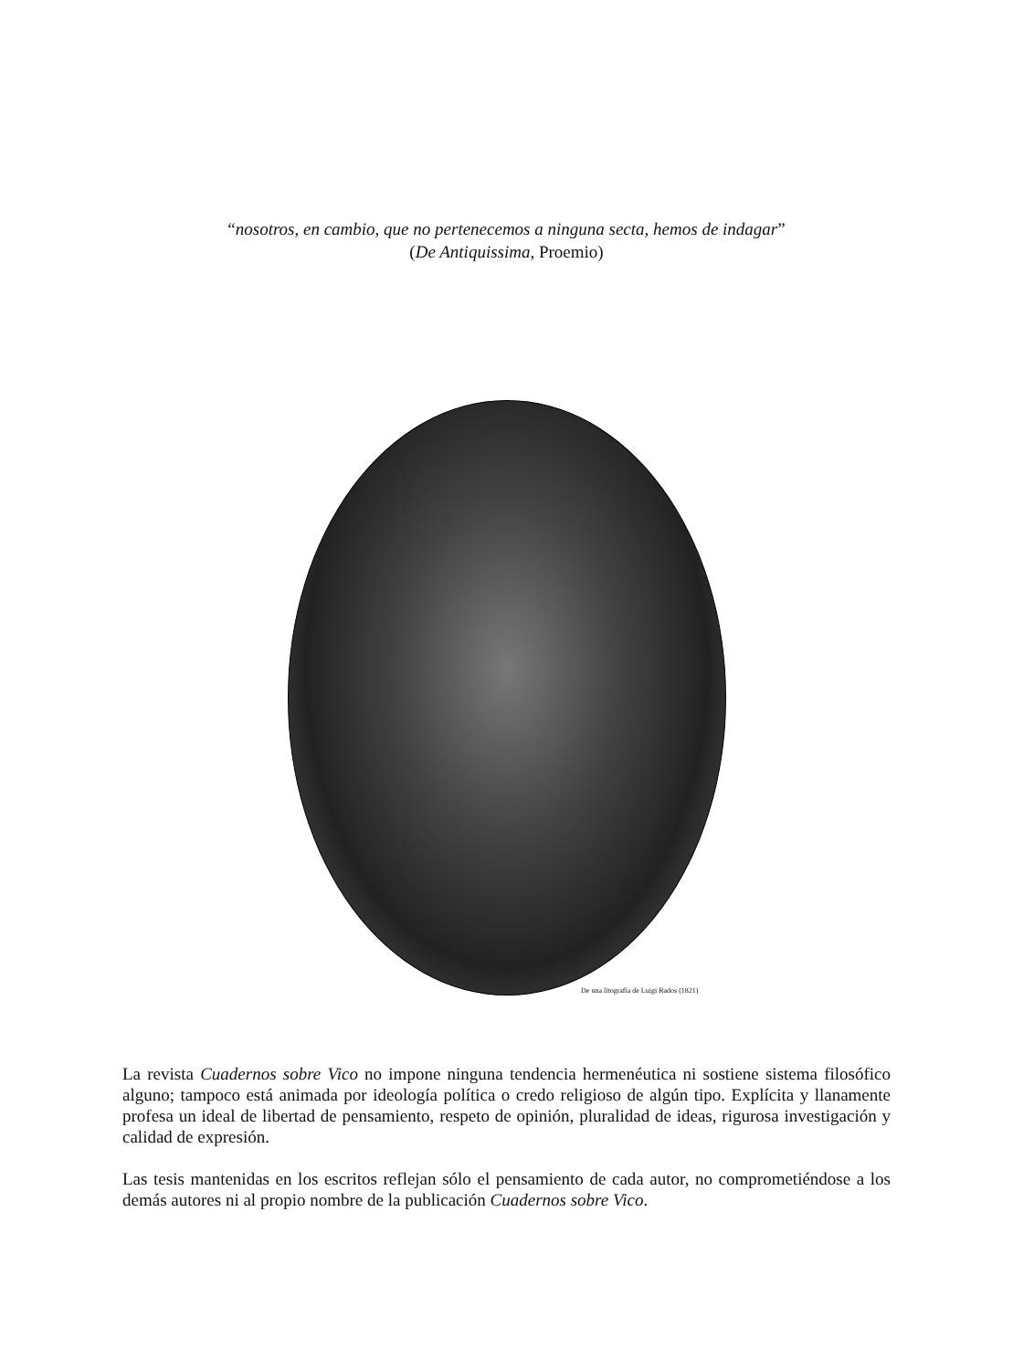“nosotros, en cambio, que no pertenecemos a ninguna secta, hemos de indagar”
(De Antiquissima, Proemio)
De una litografía de Luigi Rados (1821)
La revista Cuadernos sobre Vico no impone ninguna tendencia hermenéutica ni sostiene sistema filosófico alguno; tampoco está animada por ideología política o credo religioso de algún tipo. Explícita y llanamente profesa un ideal de libertad de pensamiento, respeto de opinión, pluralidad de ideas, rigurosa investigación y calidad de expresión.
Las tesis mantenidas en los escritos reflejan sólo el pensamiento de cada autor, no comprometiéndose a los demás autores ni al propio nombre de la publicación Cuadernos sobre Vico.